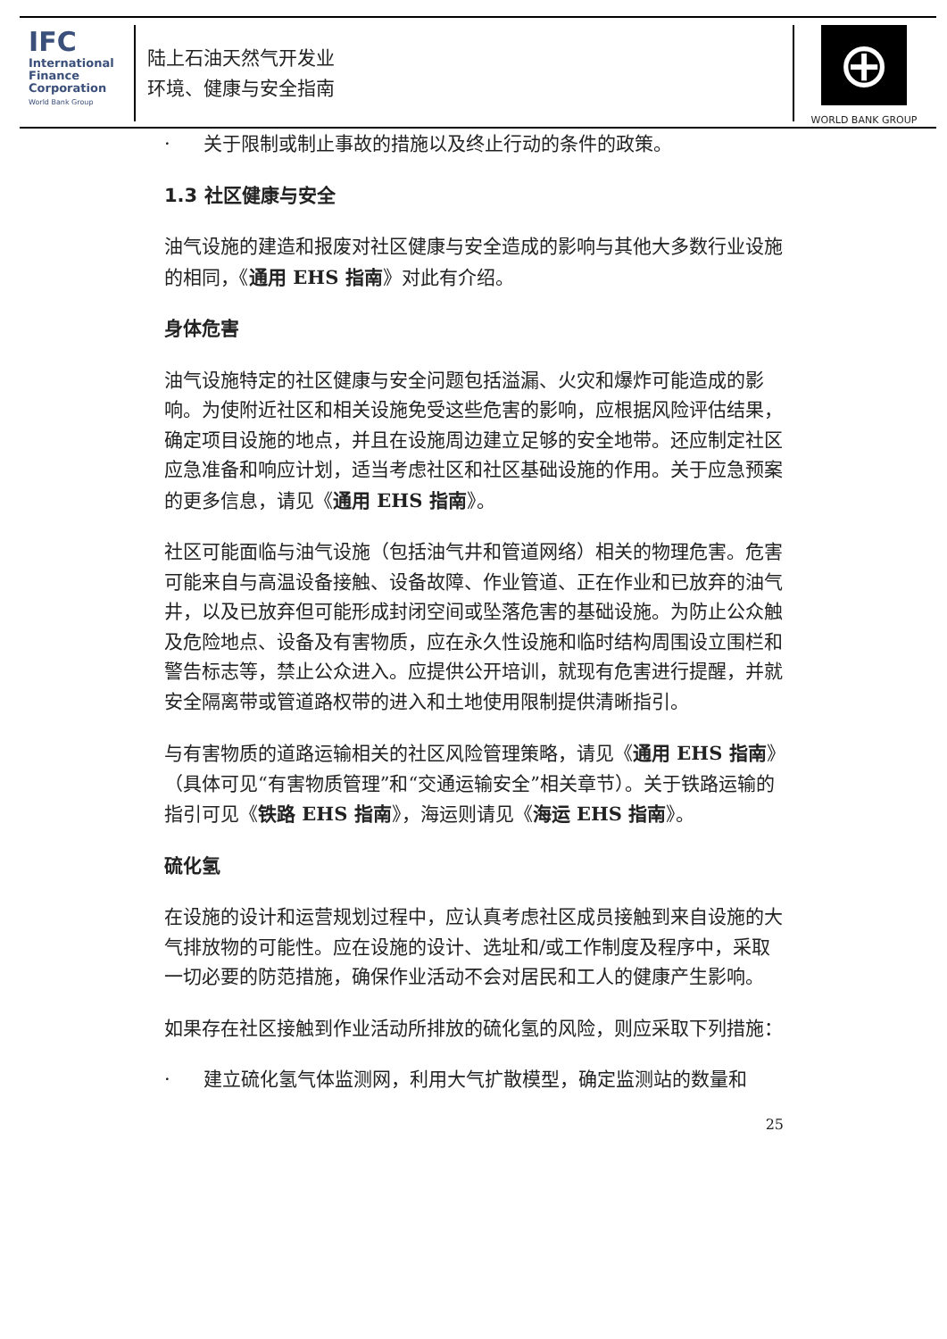IFC
International
Finance
Corporation
World Bank Group
陆上石油天然气开发业
环境、健康与安全指南
⊕
WORLD BANK GROUP
· 关于限制或制止事故的措施以及终止行动的条件的政策。
1.3 社区健康与安全
油气设施的建造和报废对社区健康与安全造成的影响与其他大多数行业设施的相同，《通用 EHS 指南》对此有介绍。
身体危害
油气设施特定的社区健康与安全问题包括溢漏、火灾和爆炸可能造成的影响。为使附近社区和相关设施免受这些危害的影响，应根据风险评估结果，确定项目设施的地点，并且在设施周边建立足够的安全地带。还应制定社区应急准备和响应计划，适当考虑社区和社区基础设施的作用。关于应急预案的更多信息，请见《通用 EHS 指南》。
社区可能面临与油气设施（包括油气井和管道网络）相关的物理危害。危害可能来自与高温设备接触、设备故障、作业管道、正在作业和已放弃的油气井，以及已放弃但可能形成封闭空间或坠落危害的基础设施。为防止公众触及危险地点、设备及有害物质，应在永久性设施和临时结构周围设立围栏和警告标志等，禁止公众进入。应提供公开培训，就现有危害进行提醒，并就安全隔离带或管道路权带的进入和土地使用限制提供清晰指引。
与有害物质的道路运输相关的社区风险管理策略，请见《通用 EHS 指南》（具体可见“有害物质管理”和“交通运输安全”相关章节）。关于铁路运输的指引可见《铁路 EHS 指南》，海运则请见《海运 EHS 指南》。
硫化氢
在设施的设计和运营规划过程中，应认真考虑社区成员接触到来自设施的大气排放物的可能性。应在设施的设计、选址和/或工作制度及程序中，采取一切必要的防范措施，确保作业活动不会对居民和工人的健康产生影响。
如果存在社区接触到作业活动所排放的硫化氢的风险，则应采取下列措施：
· 建立硫化氢气体监测网，利用大气扩散模型，确定监测站的数量和
25